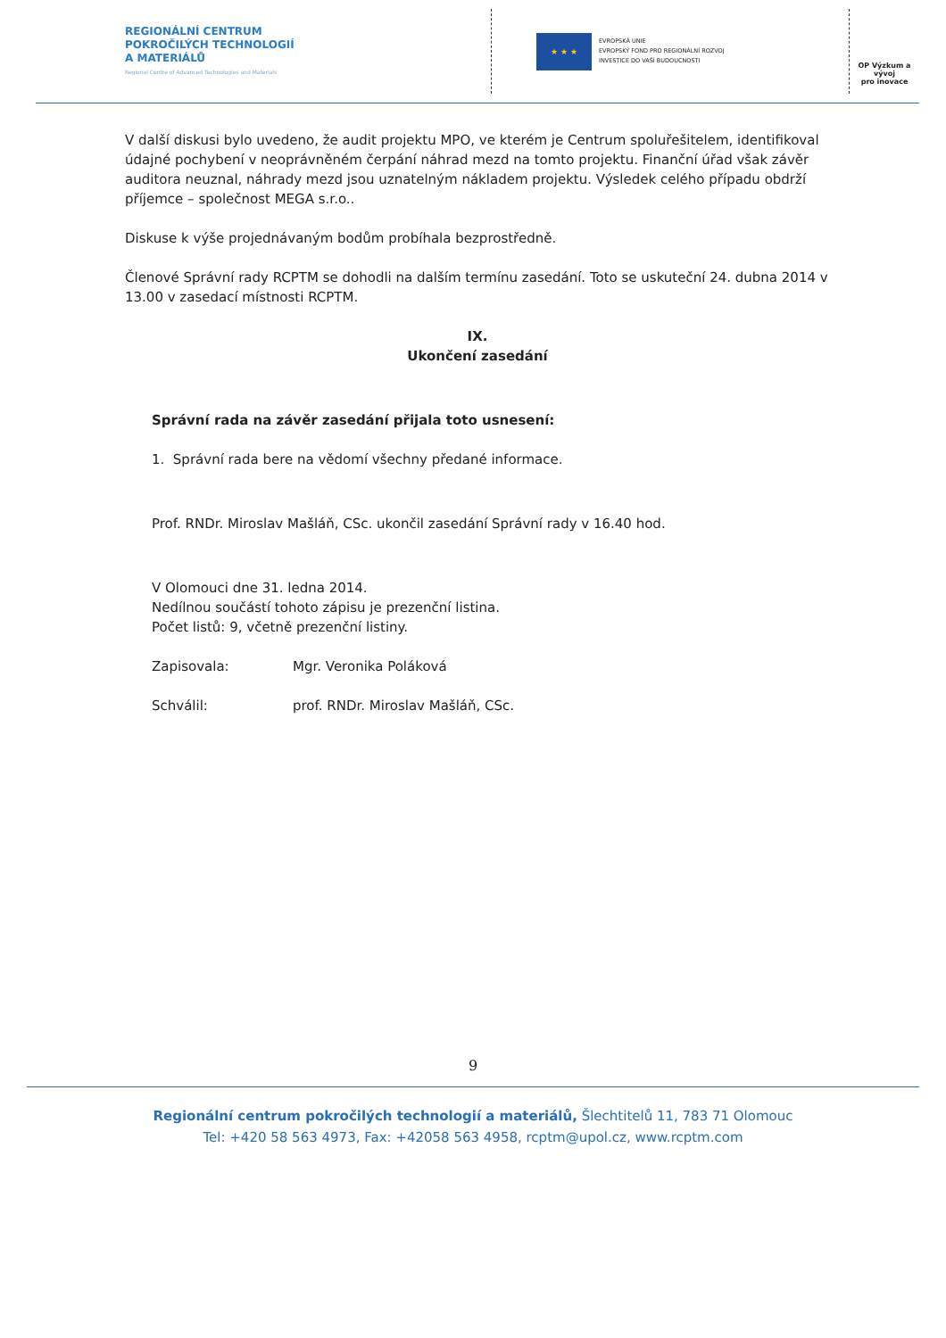REGIONÁLNÍ CENTRUM
POKROČILÝCH TECHNOLOGIÍ
A MATERIÁLŮ
Regional Centre of Advanced Technologies and Materials
★ ★ ★
EVROPSKÁ UNIE
EVROPSKÝ FOND PRO REGIONÁLNÍ ROZVOJ
INVESTICE DO VAŠÍ BUDOUCNOSTI
OP Výzkum a vývoj
pro inovace
V další diskusi bylo uvedeno, že audit projektu MPO, ve kterém je Centrum spoluřešitelem, identifikoval údajné pochybení v neoprávněném čerpání náhrad mezd na tomto projektu. Finanční úřad však závěr auditora neuznal, náhrady mezd jsou uznatelným nákladem projektu. Výsledek celého případu obdrží příjemce – společnost MEGA s.r.o..
Diskuse k výše projednávaným bodům probíhala bezprostředně.
Členové Správní rady RCPTM se dohodli na dalším termínu zasedání. Toto se uskuteční 24. dubna 2014 v 13.00 v zasedací místnosti RCPTM.
IX.
Ukončení zasedání
Správní rada na závěr zasedání přijala toto usnesení:
1. Správní rada bere na vědomí všechny předané informace.
Prof. RNDr. Miroslav Mašláň, CSc. ukončil zasedání Správní rady v 16.40 hod.
V Olomouci dne 31. ledna 2014.
Nedílnou součástí tohoto zápisu je prezenční listina.
Počet listů: 9, včetně prezenční listiny.
Zapisovala: Mgr. Veronika Poláková
Schválil: prof. RNDr. Miroslav Mašláň, CSc.
9
Regionální centrum pokročilých technologií a materiálů, Šlechtitelů 11, 783 71 Olomouc
Tel: +420 58 563 4973, Fax: +42058 563 4958, rcptm@upol.cz, www.rcptm.com